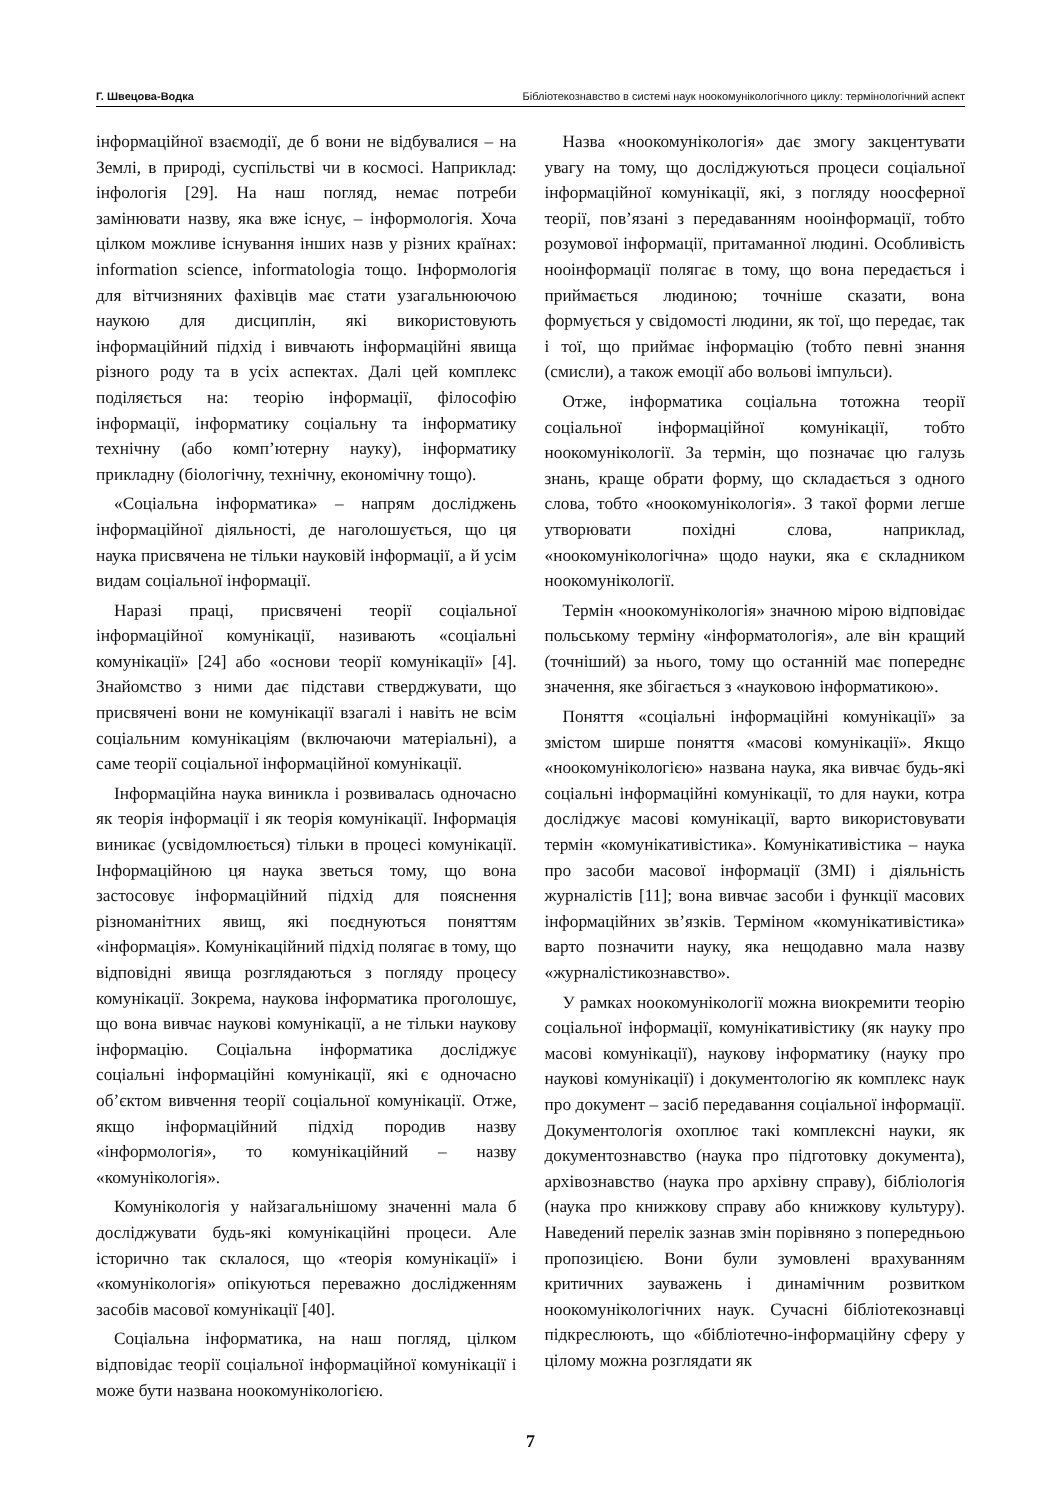Г. Швецова-Водка Бібліотекознавство в системі наук ноокомунікологічного циклу: термінологічний аспект
інформаційної взаємодії, де б вони не відбувалися – на Землі, в природі, суспільстві чи в космосі. Наприклад: інфологія [29]. На наш погляд, немає потреби замінювати назву, яка вже існує, – інформологія. Хоча цілком можливе існування інших назв у різних країнах: information science, informatologia тощо. Інформологія для вітчизняних фахівців має стати узагальнюючою наукою для дисциплін, які використовують інформаційний підхід і вивчають інформаційні явища різного роду та в усіх аспектах. Далі цей комплекс поділяється на: теорію інформації, філософію інформації, інформатику соціальну та інформатику технічну (або комп’ютерну науку), інформатику прикладну (біологічну, технічну, економічну тощо).
«Соціальна інформатика» – напрям досліджень інформаційної діяльності, де наголошується, що ця наука присвячена не тільки науковій інформації, а й усім видам соціальної інформації.
Наразі праці, присвячені теорії соціальної інформаційної комунікації, називають «соціальні комунікації» [24] або «основи теорії комунікації» [4]. Знайомство з ними дає підстави стверджувати, що присвячені вони не комунікації взагалі і навіть не всім соціальним комунікаціям (включаючи матеріальні), а саме теорії соціальної інформаційної комунікації.
Інформаційна наука виникла і розвивалась одночасно як теорія інформації і як теорія комунікації. Інформація виникає (усвідомлюється) тільки в процесі комунікації. Інформаційною ця наука зветься тому, що вона застосовує інформаційний підхід для пояснення різноманітних явищ, які поєднуються поняттям «інформація». Комунікаційний підхід полягає в тому, що відповідні явища розглядаються з погляду процесу комунікації. Зокрема, наукова інформатика проголошує, що вона вивчає наукові комунікації, а не тільки наукову інформацію. Соціальна інформатика досліджує соціальні інформаційні комунікації, які є одночасно об’єктом вивчення теорії соціальної комунікації. Отже, якщо інформаційний підхід породив назву «інформологія», то комунікаційний – назву «комунікологія».
Комунікологія у найзагальнішому значенні мала б досліджувати будь-які комунікаційні процеси. Але історично так склалося, що «теорія комунікації» і «комунікологія» опікуються переважно дослідженням засобів масової комунікації [40].
Соціальна інформатика, на наш погляд, цілком відповідає теорії соціальної інформаційної комунікації і може бути названа ноокомунікологією.
Назва «ноокомунікологія» дає змогу закцентувати увагу на тому, що досліджуються процеси соціальної інформаційної комунікації, які, з погляду ноосферної теорії, пов’язані з передаванням нооінформації, тобто розумової інформації, притаманної людині. Особливість нооінформації полягає в тому, що вона передається і приймається людиною; точніше сказати, вона формується у свідомості людини, як тої, що передає, так і тої, що приймає інформацію (тобто певні знання (смисли), а також емоції або вольові імпульси).
Отже, інформатика соціальна тотожна теорії соціальної інформаційної комунікації, тобто ноокомунікології. За термін, що позначає цю галузь знань, краще обрати форму, що складається з одного слова, тобто «ноокомунікологія». З такої форми легше утворювати похідні слова, наприклад, «ноокомунікологічна» щодо науки, яка є складником ноокомунікології.
Термін «ноокомунікологія» значною мірою відповідає польському терміну «інформатологія», але він кращий (точніший) за нього, тому що останній має попереднє значення, яке збігається з «науковою інформатикою».
Поняття «соціальні інформаційні комунікації» за змістом ширше поняття «масові комунікації». Якщо «ноокомунікологією» названа наука, яка вивчає будь-які соціальні інформаційні комунікації, то для науки, котра досліджує масові комунікації, варто використовувати термін «комунікативістика». Комунікативістика – наука про засоби масової інформації (ЗМІ) і діяльність журналістів [11]; вона вивчає засоби і функції масових інформаційних зв’язків. Терміном «комунікативістика» варто позначити науку, яка нещодавно мала назву «журналістикознавство».
У рамках ноокомунікології можна виокремити теорію соціальної інформації, комунікативістику (як науку про масові комунікації), наукову інформатику (науку про наукові комунікації) і документологію як комплекс наук про документ – засіб передавання соціальної інформації. Документологія охоплює такі комплексні науки, як документознавство (наука про підготовку документа), архівознавство (наука про архівну справу), бібліологія (наука про книжкову справу або книжкову культуру). Наведений перелік зазнав змін порівняно з попередньою пропозицією. Вони були зумовлені врахуванням критичних зауважень і динамічним розвитком ноокомунікологічних наук. Сучасні бібліотекознавці підкреслюють, що «бібліотечно-інформаційну сферу у цілому можна розглядати як
7